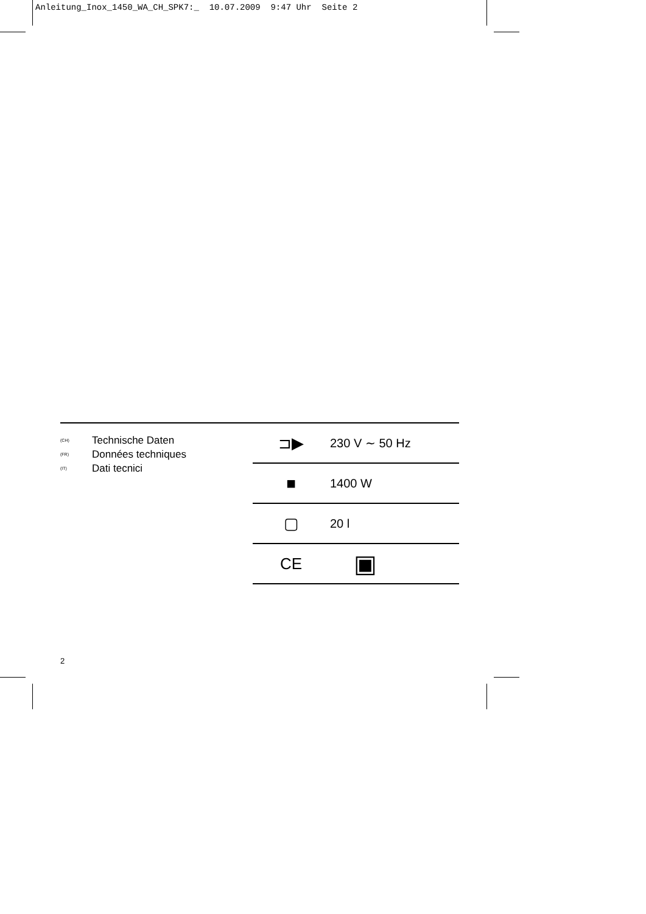Anleitung_Inox_1450_WA_CH_SPK7:_ 10.07.2009 9:47 Uhr Seite 2
(CH) Technische Daten
(FR) Données techniques
(IT) Dati tecnici
| ⊐▶ | 230 V ∼ 50 Hz |
| ■ | 1400 W |
| ▢ | 20 l |
| CE | ▣ |
2